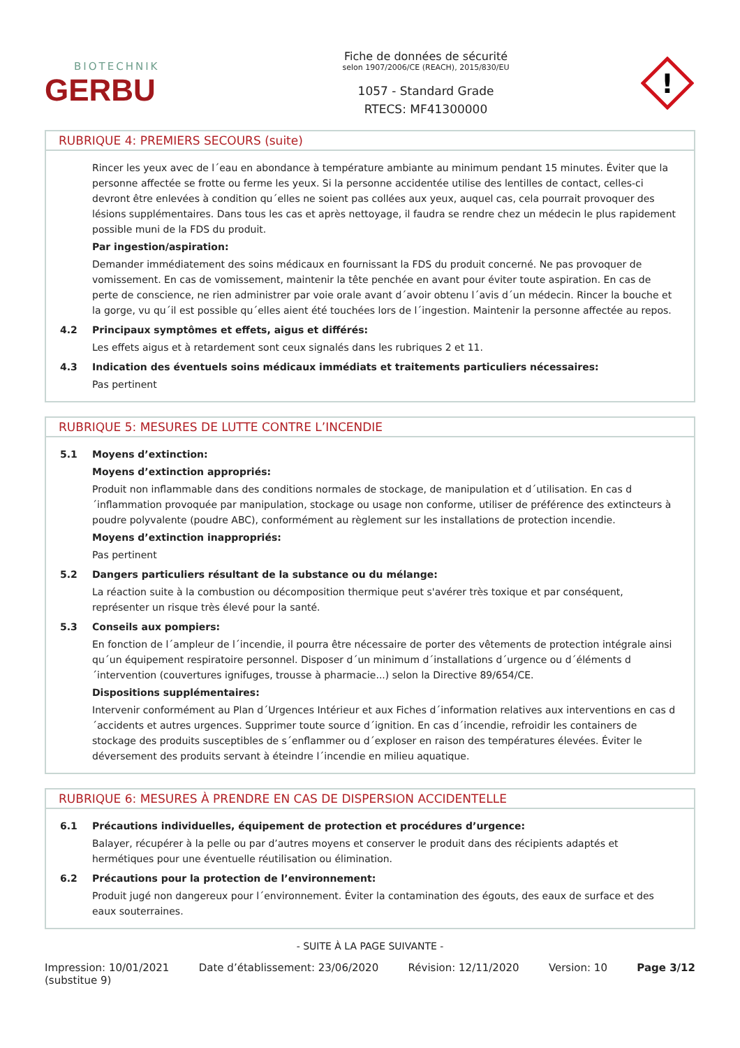BIOTECHNIK
GERBU
Fiche de données de sécurité
selon 1907/2006/CE (REACH), 2015/830/EU
1057 - Standard Grade
RTECS: MF41300000
!
RUBRIQUE 4: PREMIERS SECOURS (suite)
Rincer les yeux avec de l´eau en abondance à température ambiante au minimum pendant 15 minutes. Éviter que la personne affectée se frotte ou ferme les yeux. Si la personne accidentée utilise des lentilles de contact, celles-ci devront être enlevées à condition qu´elles ne soient pas collées aux yeux, auquel cas, cela pourrait provoquer des lésions supplémentaires. Dans tous les cas et après nettoyage, il faudra se rendre chez un médecin le plus rapidement possible muni de la FDS du produit.
Par ingestion/aspiration:
Demander immédiatement des soins médicaux en fournissant la FDS du produit concerné. Ne pas provoquer de vomissement. En cas de vomissement, maintenir la tête penchée en avant pour éviter toute aspiration. En cas de perte de conscience, ne rien administrer par voie orale avant d´avoir obtenu l´avis d´un médecin. Rincer la bouche et la gorge, vu qu´il est possible qu´elles aient été touchées lors de l´ingestion. Maintenir la personne affectée au repos.
4.2 Principaux symptômes et effets, aigus et différés:
Les effets aigus et à retardement sont ceux signalés dans les rubriques 2 et 11.
4.3 Indication des éventuels soins médicaux immédiats et traitements particuliers nécessaires:
Pas pertinent
RUBRIQUE 5: MESURES DE LUTTE CONTRE L’INCENDIE
5.1 Moyens d’extinction:
Moyens d’extinction appropriés:
Produit non inflammable dans des conditions normales de stockage, de manipulation et d´utilisation. En cas d´inflammation provoquée par manipulation, stockage ou usage non conforme, utiliser de préférence des extincteurs à poudre polyvalente (poudre ABC), conformément au règlement sur les installations de protection incendie.
Moyens d’extinction inappropriés:
Pas pertinent
5.2 Dangers particuliers résultant de la substance ou du mélange:
La réaction suite à la combustion ou décomposition thermique peut s'avérer très toxique et par conséquent, représenter un risque très élevé pour la santé.
5.3 Conseils aux pompiers:
En fonction de l´ampleur de l´incendie, il pourra être nécessaire de porter des vêtements de protection intégrale ainsi qu´un équipement respiratoire personnel. Disposer d´un minimum d´installations d´urgence ou d´éléments d´intervention (couvertures ignifuges, trousse à pharmacie...) selon la Directive 89/654/CE.
Dispositions supplémentaires:
Intervenir conformément au Plan d´Urgences Intérieur et aux Fiches d´information relatives aux interventions en cas d´accidents et autres urgences. Supprimer toute source d´ignition. En cas d´incendie, refroidir les containers de stockage des produits susceptibles de s´enflammer ou d´exploser en raison des températures élevées. Éviter le déversement des produits servant à éteindre l´incendie en milieu aquatique.
RUBRIQUE 6: MESURES À PRENDRE EN CAS DE DISPERSION ACCIDENTELLE
6.1 Précautions individuelles, équipement de protection et procédures d’urgence:
Balayer, récupérer à la pelle ou par d’autres moyens et conserver le produit dans des récipients adaptés et hermétiques pour une éventuelle réutilisation ou élimination.
6.2 Précautions pour la protection de l’environnement:
Produit jugé non dangereux pour l´environnement. Éviter la contamination des égouts, des eaux de surface et des eaux souterraines.
- SUITE À LA PAGE SUIVANTE -
Impression: 10/01/2021
(substitue 9)
Date d’établissement: 23/06/2020
Révision: 12/11/2020 Version: 10 Page 3/12